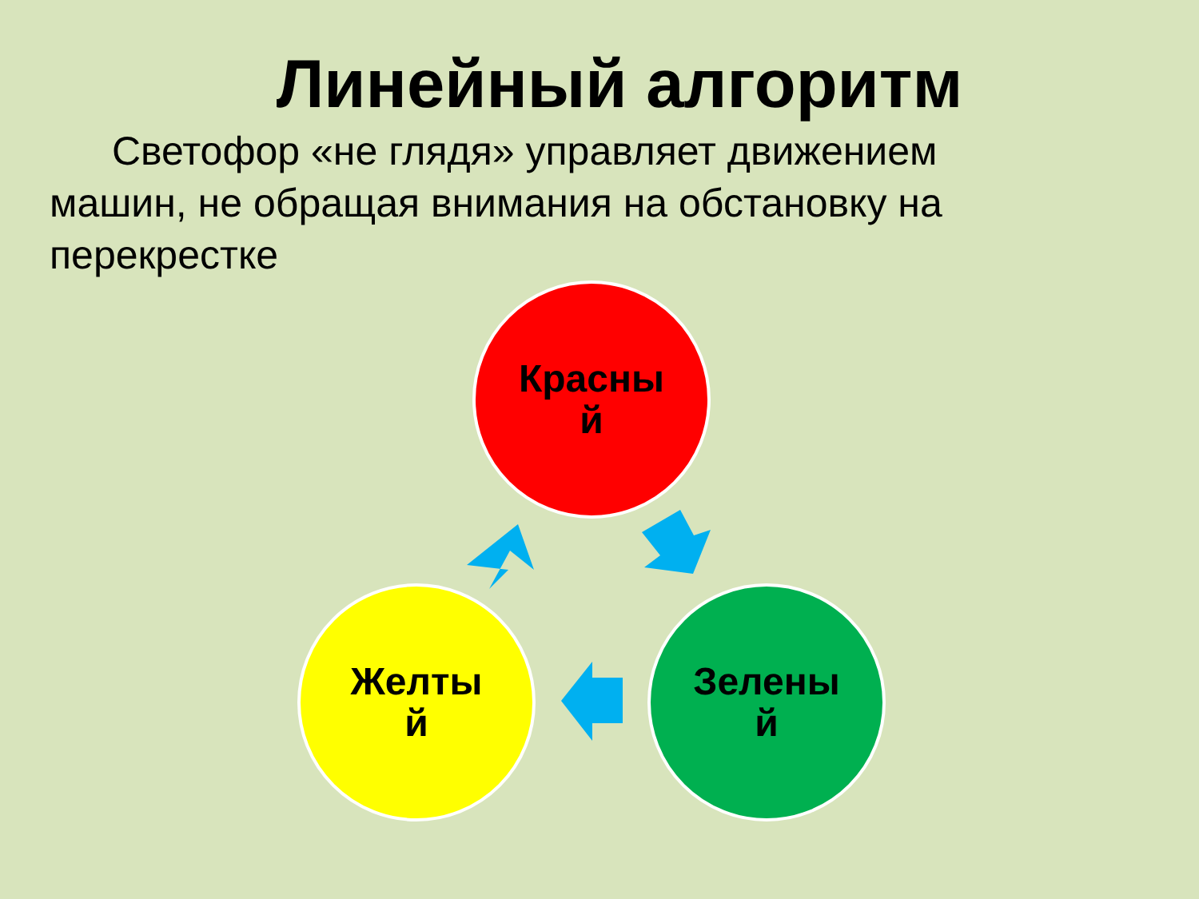Линейный алгоритм
Светофор «не глядя» управляет движением машин, не обращая внимания на обстановку на перекрестке
Красны
й
Желты
й
Зелены
й